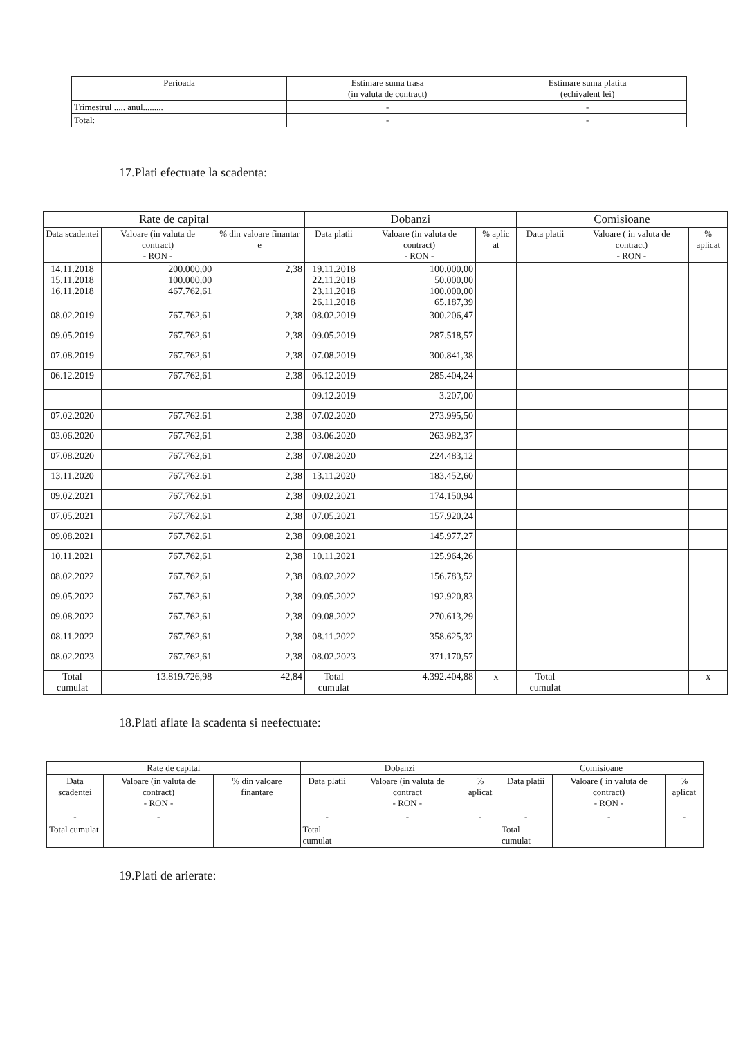| Perioada | Estimare suma trasa (in valuta de contract) | Estimare suma platita (echivalent lei) |
| Trimestrul ..... anul......... | - | - |
| Total: | - | - |
17.Plati efectuate la scadenta:
| Rate de capital | | | Dobanzi | | | Comisioane | | |
| --- | --- | --- | --- | --- | --- | --- | --- | --- |
| Data scadentei | Valoare (in valuta de contract) - RON - | % din valoare finantar e | Data platii | Valoare (in valuta de contract) - RON - | % aplic at | Data platii | Valoare ( in valuta de contract) - RON - | % aplicat |
| 14.11.2018 15.11.2018 16.11.2018 | 200.000,00 100.000,00 467.762,61 | 2,38 | 19.11.2018 22.11.2018 23.11.2018 26.11.2018 | 100.000,00 50.000,00 100.000,00 65.187,39 | | | | |
| 08.02.2019 | 767.762,61 | 2,38 | 08.02.2019 | 300.206,47 | | | | |
| 09.05.2019 | 767.762,61 | 2,38 | 09.05.2019 | 287.518,57 | | | | |
| 07.08.2019 | 767.762,61 | 2,38 | 07.08.2019 | 300.841,38 | | | | |
| 06.12.2019 | 767.762,61 | 2,38 | 06.12.2019 | 285.404,24 | | | | |
| | | | 09.12.2019 | 3.207,00 | | | | |
| 07.02.2020 | 767.762.61 | 2,38 | 07.02.2020 | 273.995,50 | | | | |
| 03.06.2020 | 767.762,61 | 2,38 | 03.06.2020 | 263.982,37 | | | | |
| 07.08.2020 | 767.762,61 | 2,38 | 07.08.2020 | 224.483,12 | | | | |
| 13.11.2020 | 767.762.61 | 2,38 | 13.11.2020 | 183.452,60 | | | | |
| 09.02.2021 | 767.762,61 | 2,38 | 09.02.2021 | 174.150,94 | | | | |
| 07.05.2021 | 767.762,61 | 2,38 | 07.05.2021 | 157.920,24 | | | | |
| 09.08.2021 | 767.762,61 | 2,38 | 09.08.2021 | 145.977,27 | | | | |
| 10.11.2021 | 767.762,61 | 2,38 | 10.11.2021 | 125.964,26 | | | | |
| 08.02.2022 | 767.762,61 | 2,38 | 08.02.2022 | 156.783,52 | | | | |
| 09.05.2022 | 767.762,61 | 2,38 | 09.05.2022 | 192.920,83 | | | | |
| 09.08.2022 | 767.762,61 | 2,38 | 09.08.2022 | 270.613,29 | | | | |
| 08.11.2022 | 767.762,61 | 2,38 | 08.11.2022 | 358.625,32 | | | | |
| 08.02.2023 | 767.762,61 | 2,38 | 08.02.2023 | 371.170,57 | | | | |
| Total cumulat | 13.819.726,98 | 42,84 | Total cumulat | 4.392.404,88 | x | Total cumulat | | x |
18.Plati aflate la scadenta si neefectuate:
| Rate de capital | | | Dobanzi | | | Comisioane | | |
| --- | --- | --- | --- | --- | --- | --- | --- | --- |
| Data scadentei | Valoare (in valuta de contract) - RON - | % din valoare finantare | Data platii | Valoare (in valuta de contract - RON - | % aplicat | Data platii | Valoare ( in valuta de contract) - RON - | % aplicat |
| - | - | | - | - | - | - | - | - |
| Total cumulat | | | Total cumulat | | | Total cumulat | | |
19.Plati de arierate: